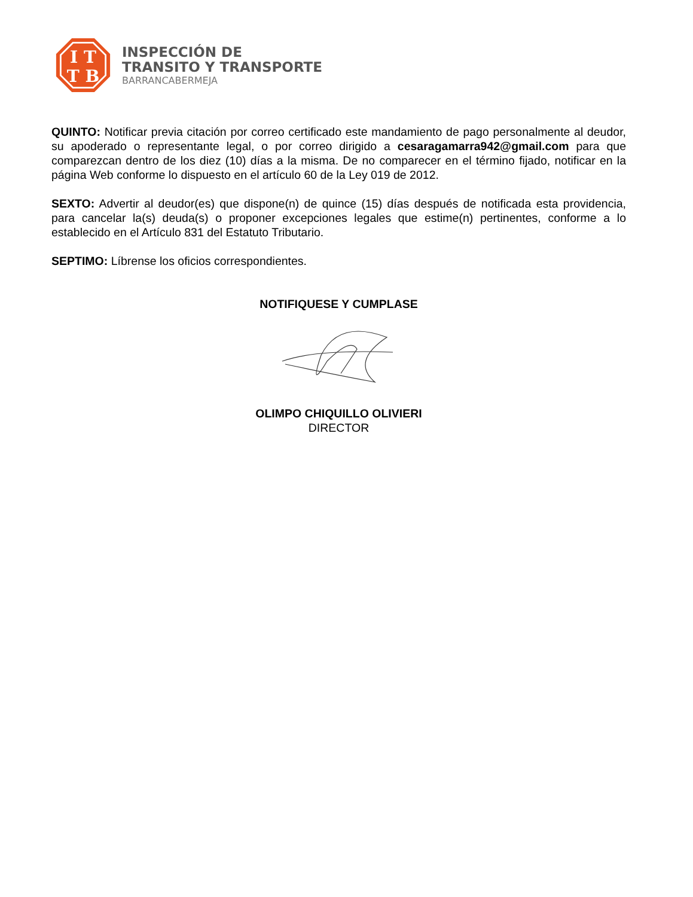I T
T B
INSPECCIÓN DE
TRANSITO Y TRANSPORTE
BARRANCABERMEJA
QUINTO: Notificar previa citación por correo certificado este mandamiento de pago personalmente al deudor, su apoderado o representante legal, o por correo dirigido a cesaragamarra942@gmail.com para que comparezcan dentro de los diez (10) días a la misma. De no comparecer en el término fijado, notificar en la página Web conforme lo dispuesto en el artículo 60 de la Ley 019 de 2012.
SEXTO: Advertir al deudor(es) que dispone(n) de quince (15) días después de notificada esta providencia, para cancelar la(s) deuda(s) o proponer excepciones legales que estime(n) pertinentes, conforme a lo establecido en el Artículo 831 del Estatuto Tributario.
SEPTIMO: Líbrense los oficios correspondientes.
NOTIFIQUESE Y CUMPLASE
OLIMPO CHIQUILLO OLIVIERI
DIRECTOR